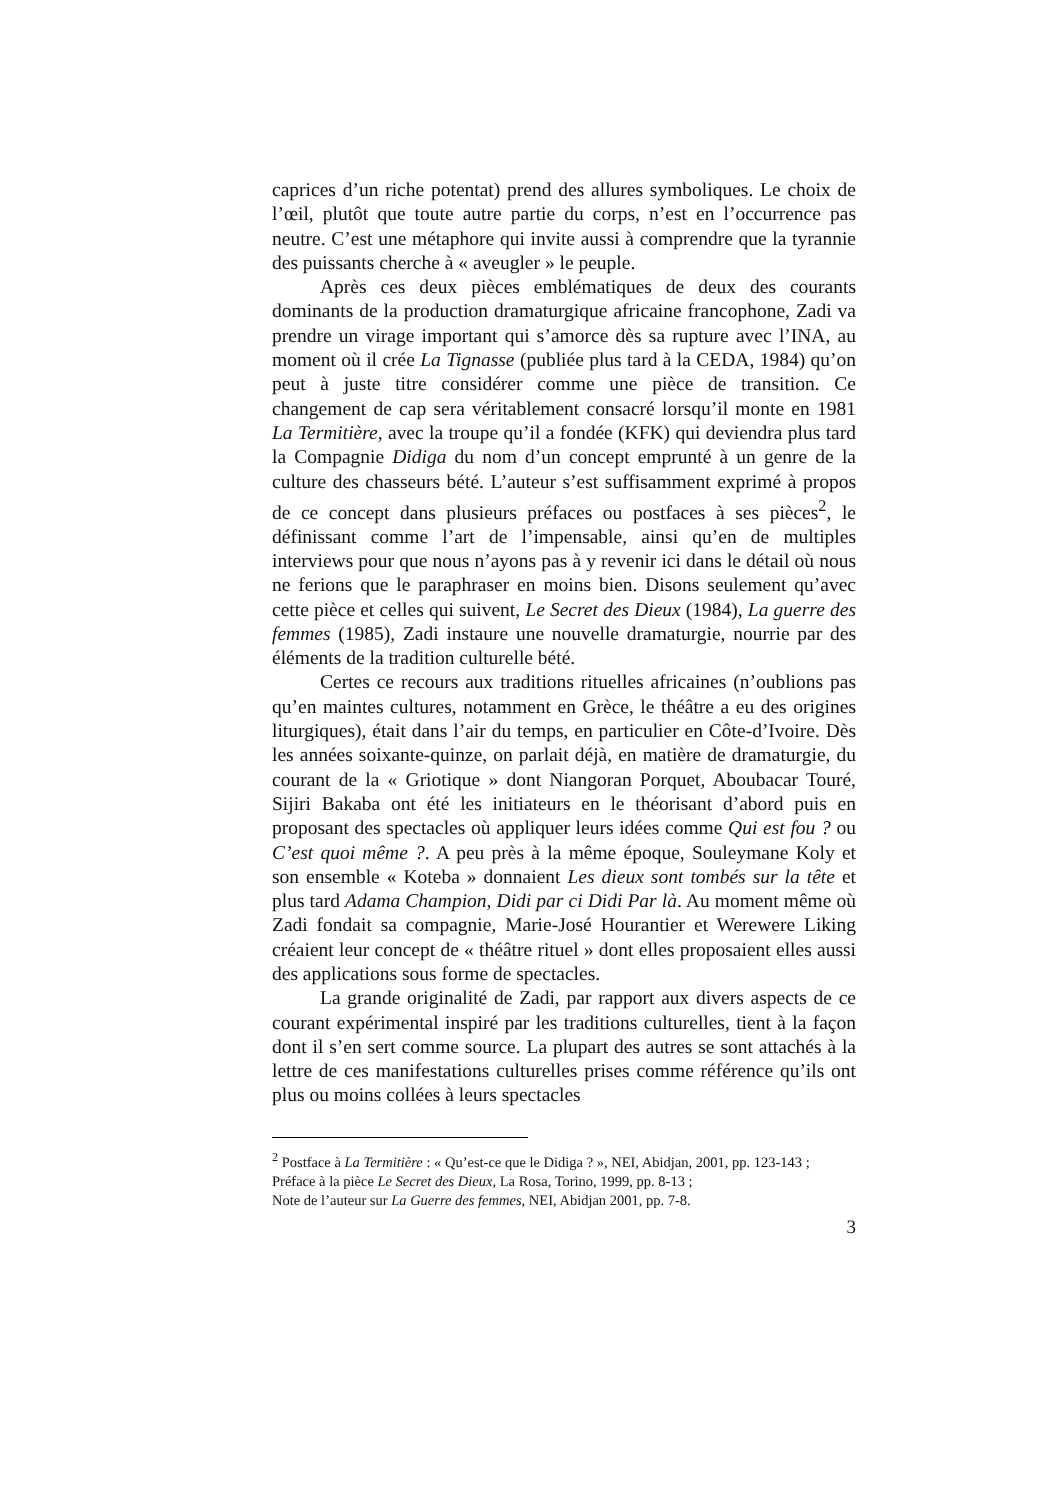caprices d’un riche potentat) prend des allures symboliques. Le choix de l’œil, plutôt que toute autre partie du corps, n’est en l’occurrence pas neutre. C’est une métaphore qui invite aussi à comprendre que la tyrannie des puissants cherche à « aveugler » le peuple.
Après ces deux pièces emblématiques de deux des courants dominants de la production dramaturgique africaine francophone, Zadi va prendre un virage important qui s’amorce dès sa rupture avec l’INA, au moment où il crée La Tignasse (publiée plus tard à la CEDA, 1984) qu’on peut à juste titre considérer comme une pièce de transition. Ce changement de cap sera véritablement consacré lorsqu’il monte en 1981 La Termitière, avec la troupe qu’il a fondée (KFK) qui deviendra plus tard la Compagnie Didiga du nom d’un concept emprunté à un genre de la culture des chasseurs bété. L’auteur s’est suffisamment exprimé à propos de ce concept dans plusieurs préfaces ou postfaces à ses pièces<sup>2</sup>, le définissant comme l’art de l’impensable, ainsi qu’en de multiples interviews pour que nous n’ayons pas à y revenir ici dans le détail où nous ne ferions que le paraphraser en moins bien. Disons seulement qu’avec cette pièce et celles qui suivent, Le Secret des Dieux (1984), La guerre des femmes (1985), Zadi instaure une nouvelle dramaturgie, nourrie par des éléments de la tradition culturelle bété.
Certes ce recours aux traditions rituelles africaines (n’oublions pas qu’en maintes cultures, notamment en Grèce, le théâtre a eu des origines liturgiques), était dans l’air du temps, en particulier en Côte-d’Ivoire. Dès les années soixante-quinze, on parlait déjà, en matière de dramaturgie, du courant de la « Griotique » dont Niangoran Porquet, Aboubacar Touré, Sijiri Bakaba ont été les initiateurs en le théorisant d’abord puis en proposant des spectacles où appliquer leurs idées comme Qui est fou ? ou C’est quoi même ?. A peu près à la même époque, Souleymane Koly et son ensemble « Koteba » donnaient Les dieux sont tombés sur la tête et plus tard Adama Champion, Didi par ci Didi Par là. Au moment même où Zadi fondait sa compagnie, Marie-José Hourantier et Werewere Liking créaient leur concept de « théâtre rituel » dont elles proposaient elles aussi des applications sous forme de spectacles.
La grande originalité de Zadi, par rapport aux divers aspects de ce courant expérimental inspiré par les traditions culturelles, tient à la façon dont il s’en sert comme source. La plupart des autres se sont attachés à la lettre de ces manifestations culturelles prises comme référence qu’ils ont plus ou moins collées à leurs spectacles
<sup>2</sup> Postface à La Termitière : « Qu’est-ce que le Didiga ? », NEI, Abidjan, 2001, pp. 123-143 ;
Préface à la pièce Le Secret des Dieux, La Rosa, Torino, 1999, pp. 8-13 ;
Note de l’auteur sur La Guerre des femmes, NEI, Abidjan 2001, pp. 7-8.
3